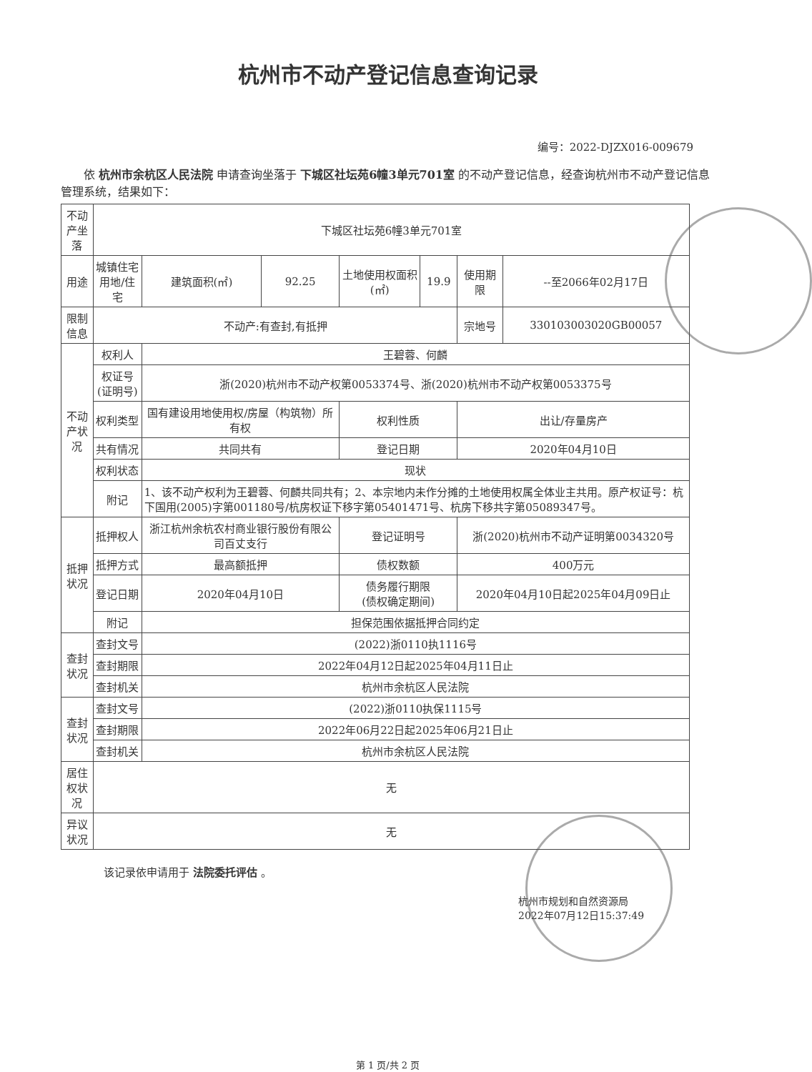杭州市不动产登记信息查询记录
编号：2022-DJZX016-009679
依 杭州市余杭区人民法院 申请查询坐落于 下城区社坛苑6幢3单元701室 的不动产登记信息，经查询杭州市不动产登记信息管理系统，结果如下：
| 不动产坐落 | 下城区社坛苑6幢3单元701室 | | | | | | |
| 用途 | 城镇住宅用地/住宅 | 建筑面积(㎡) | 92.25 | 土地使用权面积(㎡) | 19.9 | 使用期限 | --至2066年02月17日 |
| 限制信息 | 不动产:有查封,有抵押 | | | | | 宗地号 | 330103003020GB00057 |
| 不动产状况 | 权利人 | 王碧蓉、何麟 | | | | | |
| | 权证号 (证明号) | 浙(2020)杭州市不动产权第0053374号、浙(2020)杭州市不动产权第0053375号 | | | | | |
| | 权利类型 | 国有建设用地使用权/房屋（构筑物）所有权 | | 权利性质 | | 出让/存量房产 | |
| | 共有情况 | 共同共有 | | 登记日期 | | 2020年04月10日 | |
| | 权利状态 | 现状 | | | | | |
| | 附记 | 1、该不动产权利为王碧蓉、何麟共同共有；2、本宗地内未作分摊的土地使用权属全体业主共用。原产权证号：杭下国用(2005)字第001180号/杭房权证下移字第05401471号、杭房下移共字第05089347号。 | | | | | |
| 抵押状况 | 抵押权人 | 浙江杭州余杭农村商业银行股份有限公司百丈支行 | | 登记证明号 | | 浙(2020)杭州市不动产证明第0034320号 | |
| | 抵押方式 | 最高额抵押 | | 债权数额 | | 400万元 | |
| | 登记日期 | 2020年04月10日 | | 债务履行期限 (债权确定期间) | | 2020年04月10日起2025年04月09日止 | |
| | 附记 | 担保范围依据抵押合同约定 | | | | | |
| 查封状况 | 查封文号 | (2022)浙0110执1116号 | | | | | |
| | 查封期限 | 2022年04月12日起2025年04月11日止 | | | | | |
| | 查封机关 | 杭州市余杭区人民法院 | | | | | |
| 查封状况 | 查封文号 | (2022)浙0110执保1115号 | | | | | |
| | 查封期限 | 2022年06月22日起2025年06月21日止 | | | | | |
| | 查封机关 | 杭州市余杭区人民法院 | | | | | |
| 居住权状况 | 无 | | | | | | |
| 异议状况 | 无 | | | | | | |
该记录依申请用于 法院委托评估 。
杭州市规划和自然资源局
2022年07月12日15:37:49
第 1 页/共 2 页